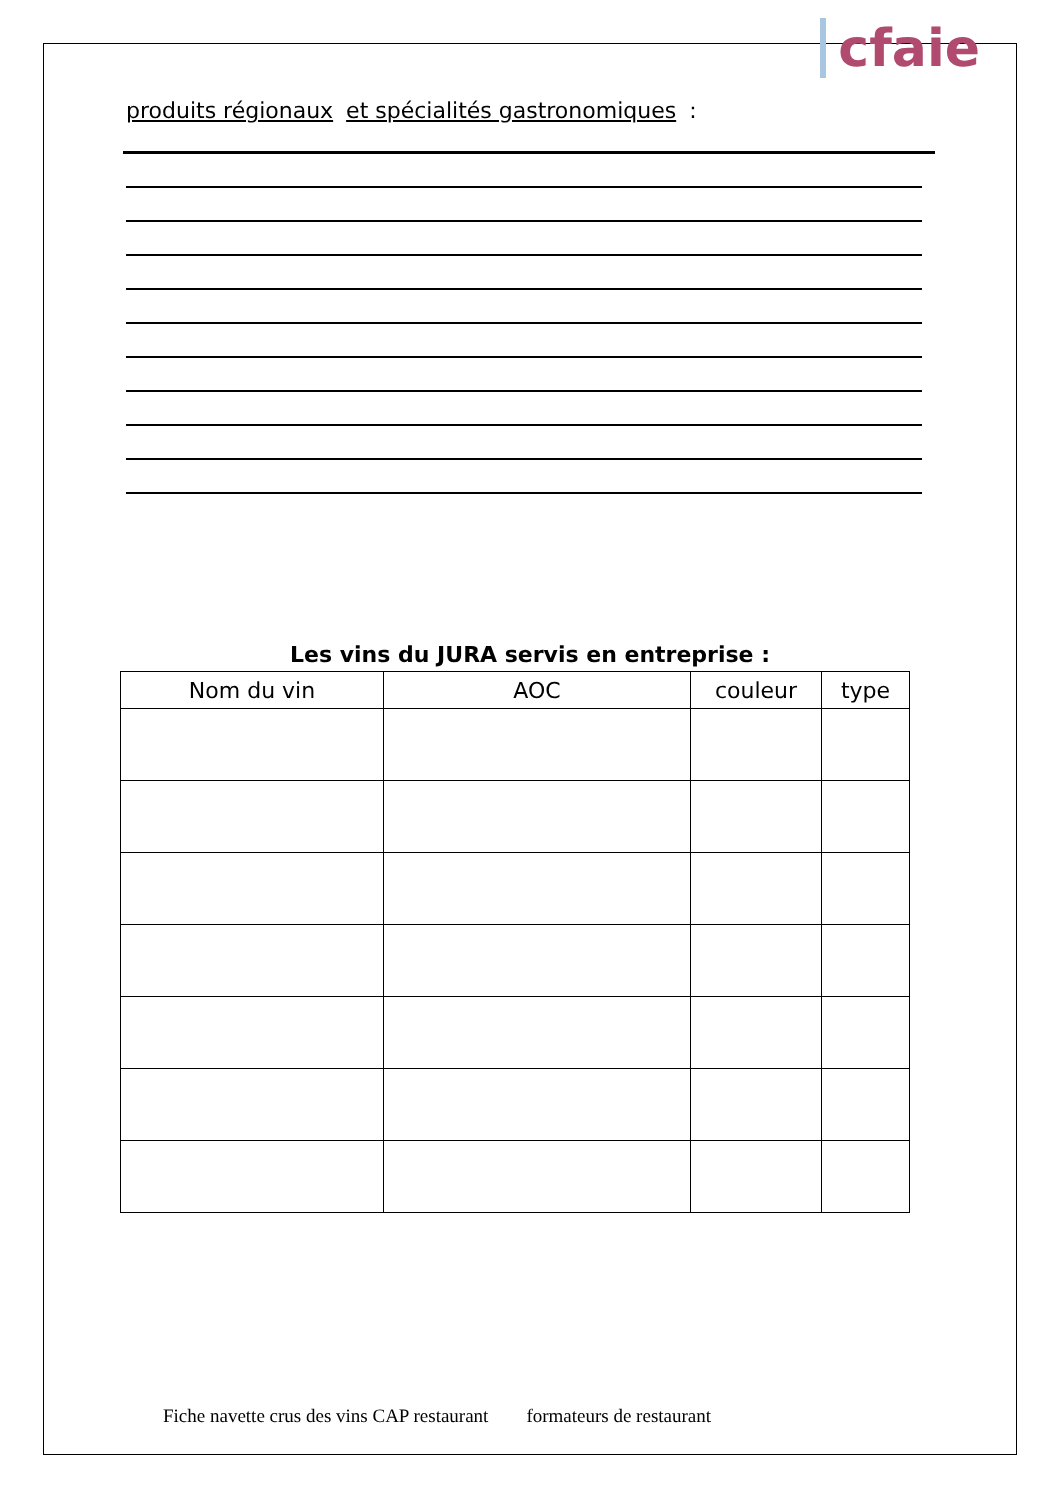cfaie
produits régionaux et spécialités gastronomiques :
Les vins du JURA servis en entreprise :
| Nom du vin | AOC | couleur | type |
| --- | --- | --- | --- |
Fiche navette crus des vins CAP restaurant formateurs de restaurant